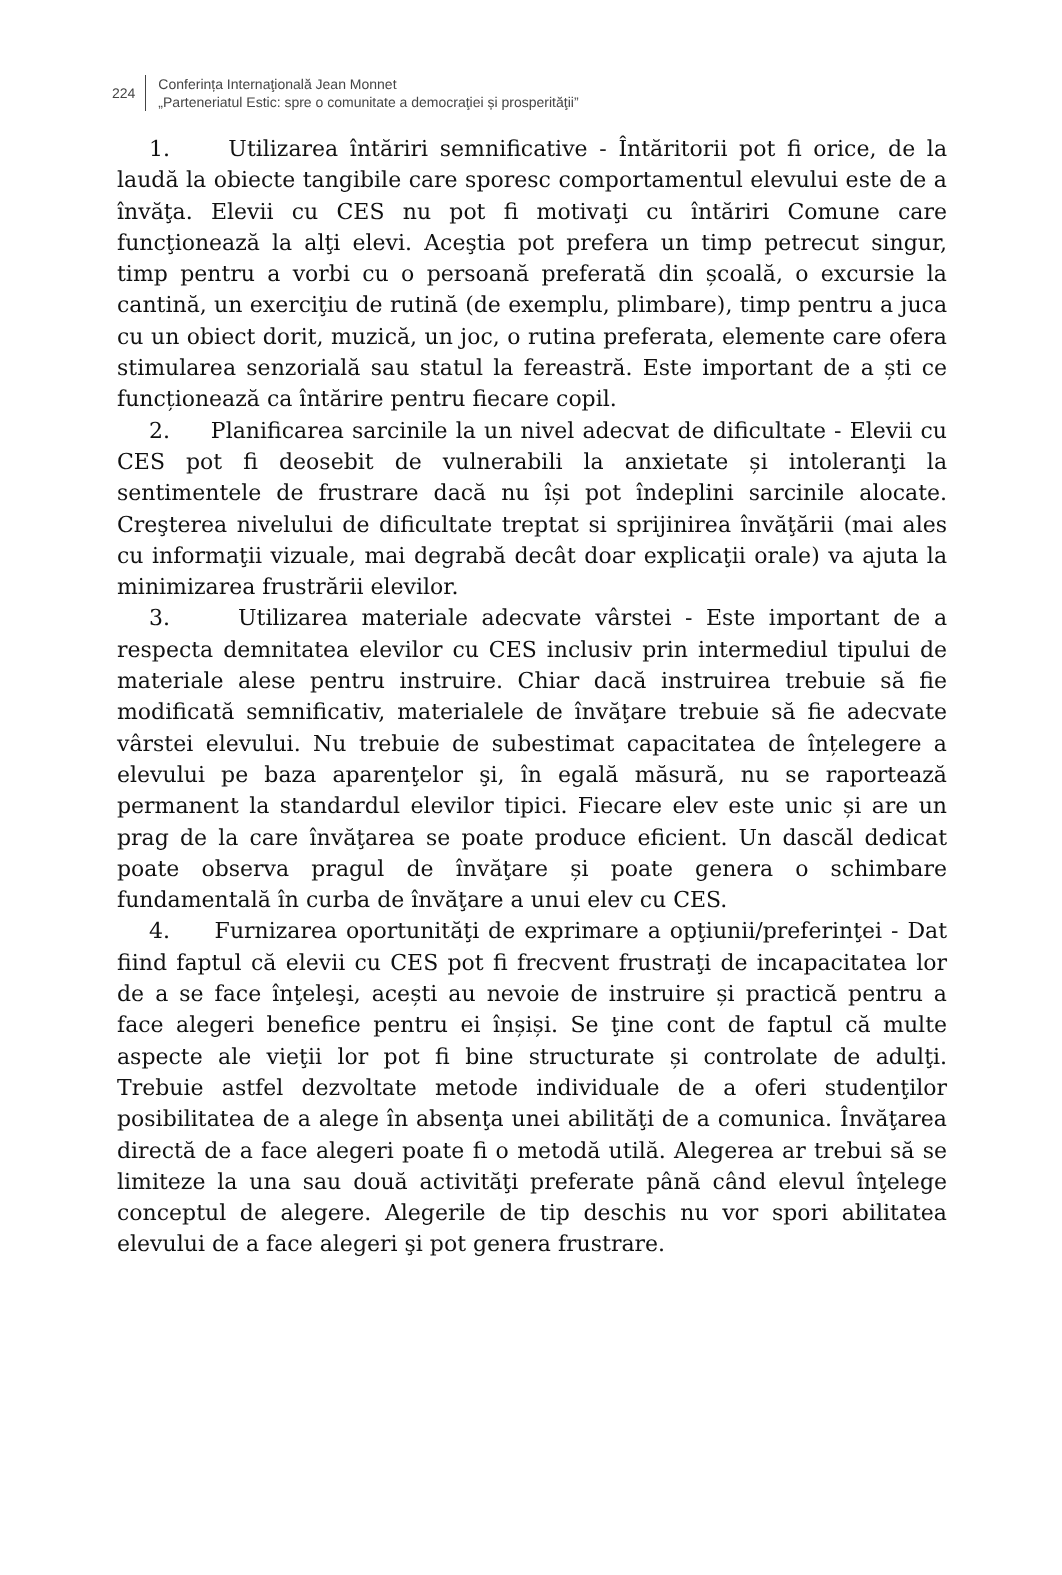224
Conferința Internaţională Jean Monnet
„Parteneriatul Estic: spre o comunitate a democraţiei și prosperităţii”
1. Utilizarea întăriri semnificative - Întăritorii pot fi orice, de la laudă la obiecte tangibile care sporesc comportamentul elevului este de a învăţa. Elevii cu CES nu pot fi motivaţi cu întăriri Comune care funcţionează la alţi elevi. Aceştia pot prefera un timp petrecut singur, timp pentru a vorbi cu o persoană preferată din școală, o excursie la cantină, un exerciţiu de rutină (de exemplu, plimbare), timp pentru a juca cu un obiect dorit, muzică, un joc, o rutina preferata, elemente care ofera stimularea senzorială sau statul la fereastră. Este important de a ști ce funcționează ca întărire pentru fiecare copil.
2. Planificarea sarcinile la un nivel adecvat de dificultate - Elevii cu CES pot fi deosebit de vulnerabili la anxietate și intoleranţi la sentimentele de frustrare dacă nu își pot îndeplini sarcinile alocate. Creşterea nivelului de dificultate treptat si sprijinirea învăţării (mai ales cu informaţii vizuale, mai degrabă decât doar explicaţii orale) va ajuta la minimizarea frustrării elevilor.
3. Utilizarea materiale adecvate vârstei - Este important de a respecta demnitatea elevilor cu CES inclusiv prin intermediul tipului de materiale alese pentru instruire. Chiar dacă instruirea trebuie să fie modificată semnificativ, materialele de învăţare trebuie să fie adecvate vârstei elevului. Nu trebuie de subestimat capacitatea de înțelegere a elevului pe baza aparenţelor şi, în egală măsură, nu se raportează permanent la standardul elevilor tipici. Fiecare elev este unic și are un prag de la care învăţarea se poate produce eficient. Un dascăl dedicat poate observa pragul de învăţare și poate genera o schimbare fundamentală în curba de învăţare a unui elev cu CES.
4. Furnizarea oportunităţi de exprimare a opţiunii/preferinţei - Dat fiind faptul că elevii cu CES pot fi frecvent frustraţi de incapacitatea lor de a se face înţeleşi, acești au nevoie de instruire și practică pentru a face alegeri benefice pentru ei înșiși. Se ţine cont de faptul că multe aspecte ale vieţii lor pot fi bine structurate și controlate de adulţi. Trebuie astfel dezvoltate metode individuale de a oferi studenţilor posibilitatea de a alege în absenţa unei abilităţi de a comunica. Învăţarea directă de a face alegeri poate fi o metodă utilă. Alegerea ar trebui să se limiteze la una sau două activităţi preferate până când elevul înţelege conceptul de alegere. Alegerile de tip deschis nu vor spori abilitatea elevului de a face alegeri şi pot genera frustrare.